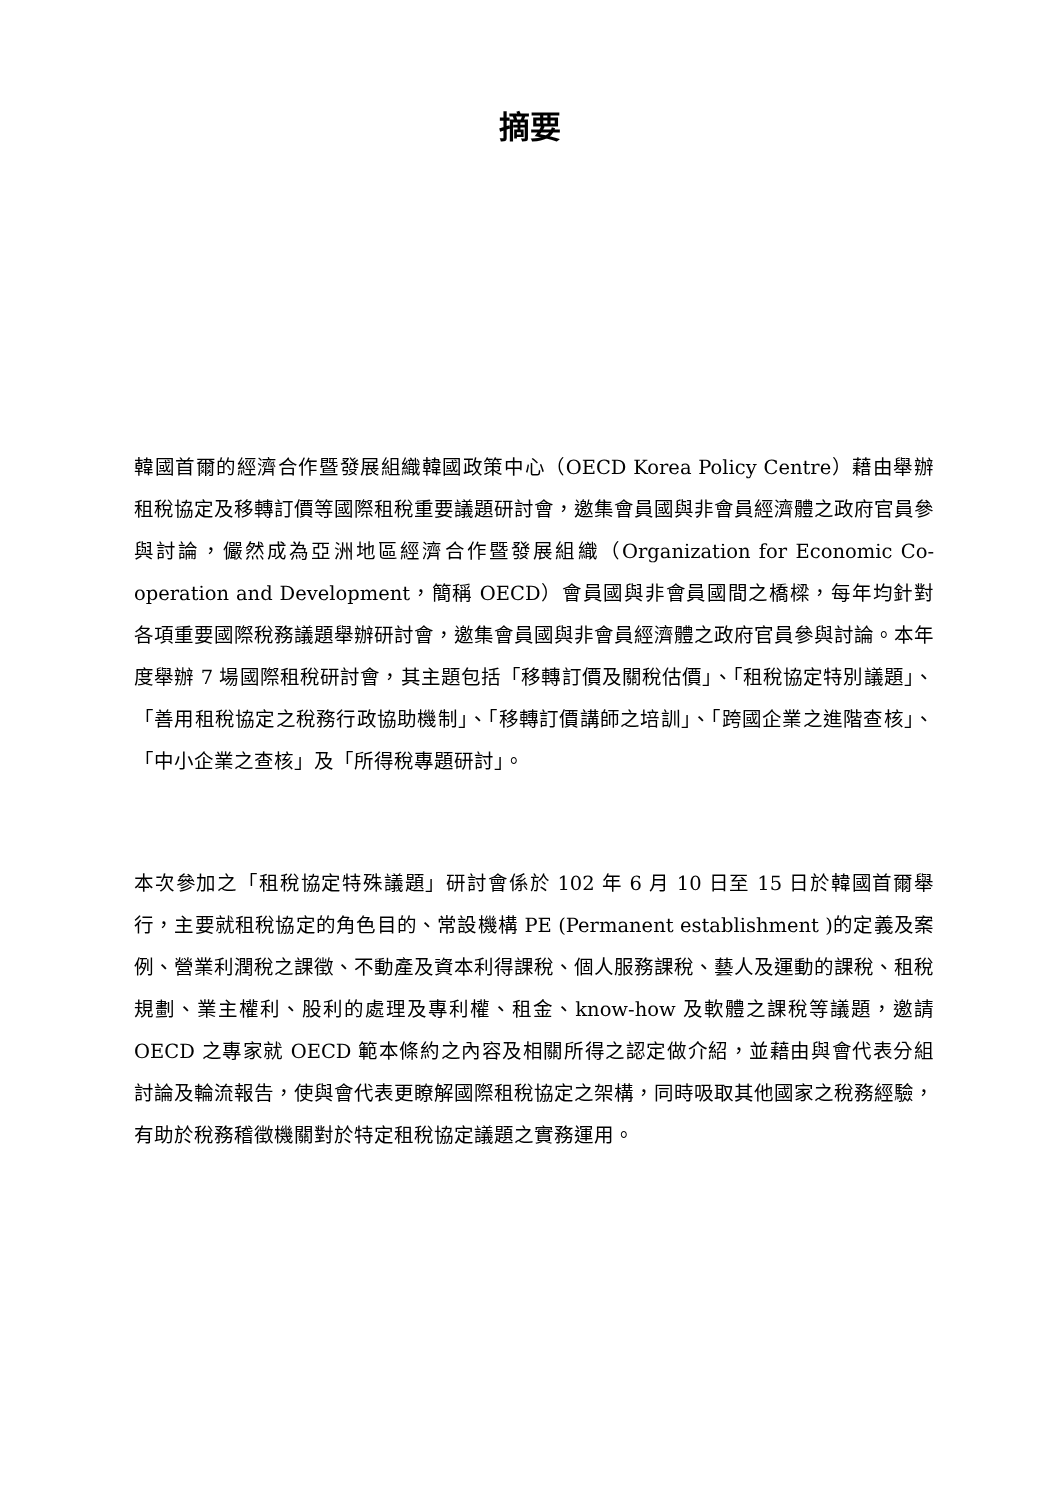摘要
韓國首爾的經濟合作暨發展組織韓國政策中心（OECD Korea Policy Centre）藉由舉辦租稅協定及移轉訂價等國際租稅重要議題研討會，邀集會員國與非會員經濟體之政府官員參與討論，儼然成為亞洲地區經濟合作暨發展組織（Organization for Economic Co-operation and Development，簡稱 OECD）會員國與非會員國間之橋樑，每年均針對各項重要國際稅務議題舉辦研討會，邀集會員國與非會員經濟體之政府官員參與討論。本年度舉辦 7 場國際租稅研討會，其主題包括「移轉訂價及關稅估價」、「租稅協定特別議題」、「善用租稅協定之稅務行政協助機制」、「移轉訂價講師之培訓」、「跨國企業之進階查核」、「中小企業之查核」及「所得稅專題研討」。
本次參加之「租稅協定特殊議題」研討會係於 102 年 6 月 10 日至 15 日於韓國首爾舉行，主要就租稅協定的角色目的、常設機構 PE (Permanent establishment )的定義及案例、營業利潤稅之課徵、不動產及資本利得課稅、個人服務課稅、藝人及運動的課稅、租稅規劃、業主權利、股利的處理及專利權、租金、know-how 及軟體之課稅等議題，邀請 OECD 之專家就 OECD 範本條約之內容及相關所得之認定做介紹，並藉由與會代表分組討論及輪流報告，使與會代表更瞭解國際租稅協定之架構，同時吸取其他國家之稅務經驗，有助於稅務稽徵機關對於特定租稅協定議題之實務運用。